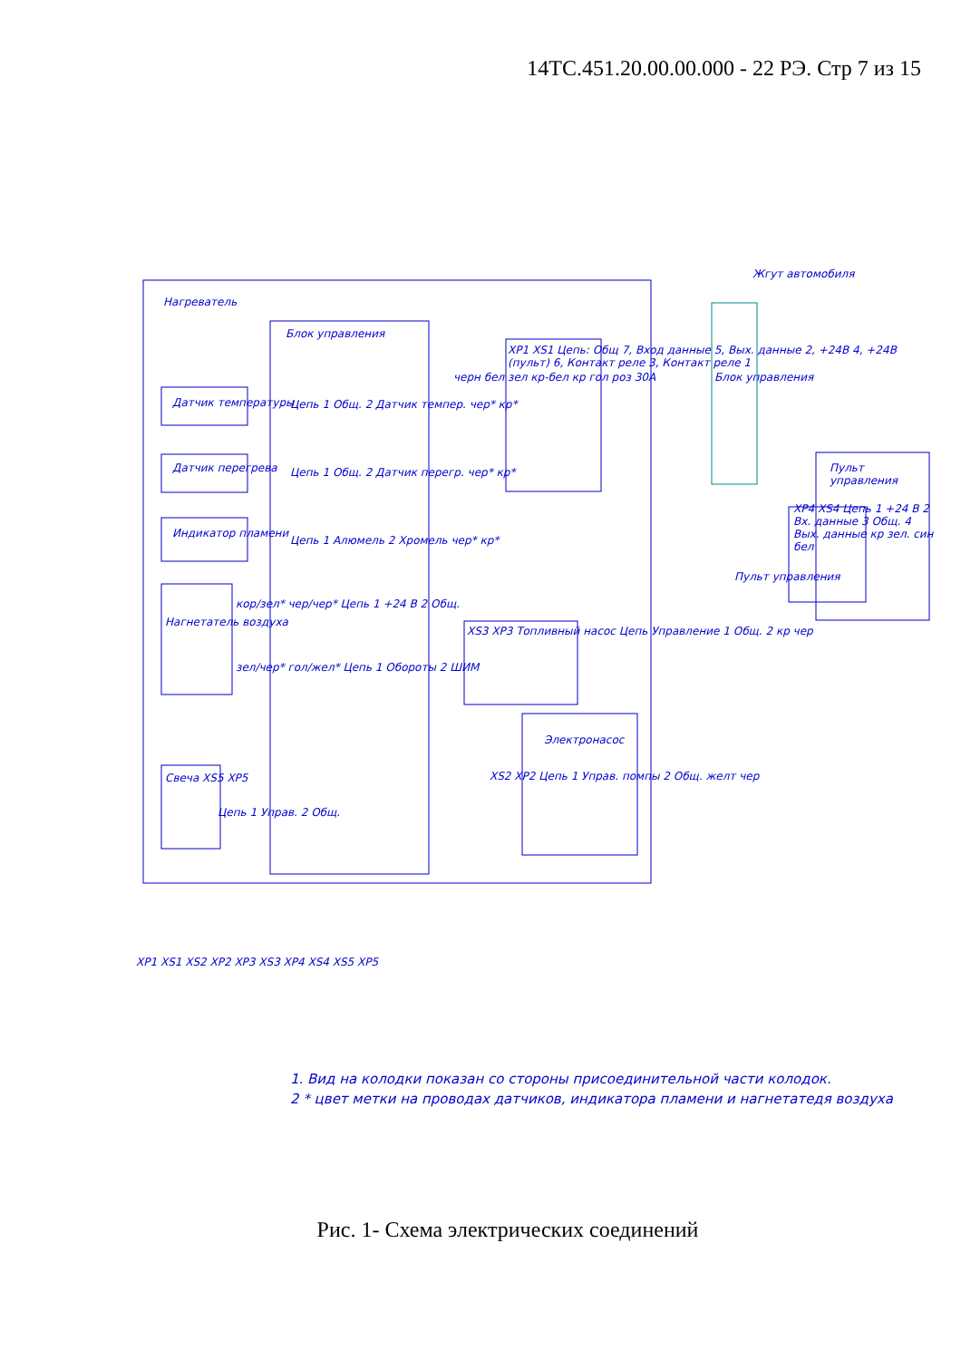14ТС.451.20.00.00.000 - 22 РЭ. Стр 7 из 15
Нагреватель
Блок управления
Жгут автомобиля
Датчик температуры
Датчик перегрева
Индикатор пламени
Нагнетатель воздуха
Свеча XS5 XP5
XP1 XS1 Цепь: Общ 7, Вход данные 5, Вых. данные 2, +24В 4, +24В (пульт) 6, Контакт реле 3, Контакт реле 1
черн бел зел кр-бел кр гол роз 30А
Цепь 1 Общ. 2 Датчик темпер. чер* кр*
Цепь 1 Общ. 2 Датчик перегр. чер* кр*
Цепь 1 Алюмель 2 Хромель чер* кр*
кор/зел* чер/чер* Цепь 1 +24 В 2 Общ.
зел/чер* гол/жел* Цепь 1 Обороты 2 ШИМ
Цепь 1 Управ. 2 Общ.
XS3 XP3 Топливный насос Цепь Управление 1 Общ. 2 кр чер
Электронасос
XS2 XP2 Цепь 1 Управ. помпы 2 Общ. желт чер
Блок управления
Пульт управления
XP4 XS4 Цепь 1 +24 В 2 Вх. данные 3 Общ. 4 Вых. данные кр зел. син бел
Пульт управления
XP1 XS1 XS2 XP2 XP3 XS3 XP4 XS4 XS5 XP5
1. Вид на колодки показан со стороны присоединительной части колодок.
2 * цвет метки на проводах датчиков, индикатора пламени и нагнетатедя воздуха
Рис. 1- Схема электрических соединений